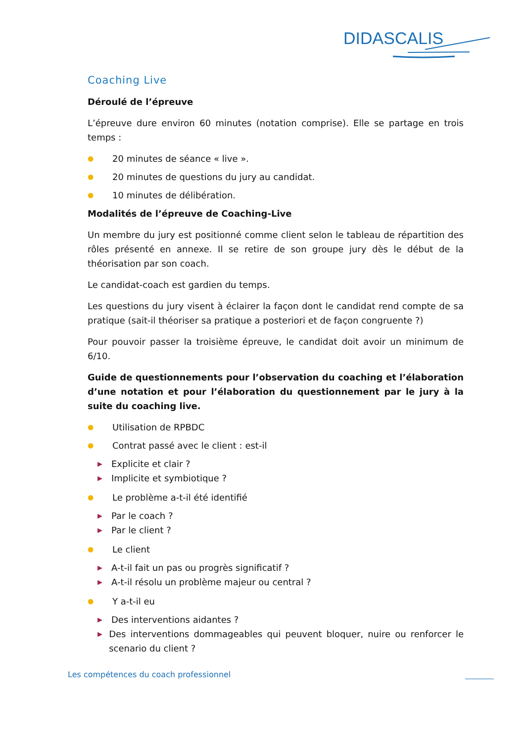DIDASCALIS
Coaching Live
Déroulé de l’épreuve
L’épreuve dure environ 60 minutes (notation comprise). Elle se partage en trois temps :
● 20 minutes de séance « live ».
● 20 minutes de questions du jury au candidat.
● 10 minutes de délibération.
Modalités de l’épreuve de Coaching-Live
Un membre du jury est positionné comme client selon le tableau de répartition des rôles présenté en annexe. Il se retire de son groupe jury dès le début de la théorisation par son coach.
Le candidat-coach est gardien du temps.
Les questions du jury visent à éclairer la façon dont le candidat rend compte de sa pratique (sait-il théoriser sa pratique a posteriori et de façon congruente ?)
Pour pouvoir passer la troisième épreuve, le candidat doit avoir un minimum de 6/10.
Guide de questionnements pour l’observation du coaching et l’élaboration d’une notation et pour l’élaboration du questionnement par le jury à la suite du coaching live.
● Utilisation de RPBDC
● Contrat passé avec le client : est-il
▶ Explicite et clair ?
▶ Implicite et symbiotique ?
● Le problème a-t-il été identifié
▶ Par le coach ?
▶ Par le client ?
● Le client
▶ A-t-il fait un pas ou progrès significatif ?
▶ A-t-il résolu un problème majeur ou central ?
● Y a-t-il eu
▶ Des interventions aidantes ?
▶ Des interventions dommageables qui peuvent bloquer, nuire ou renforcer le scenario du client ?
Les compétences du coach professionnel